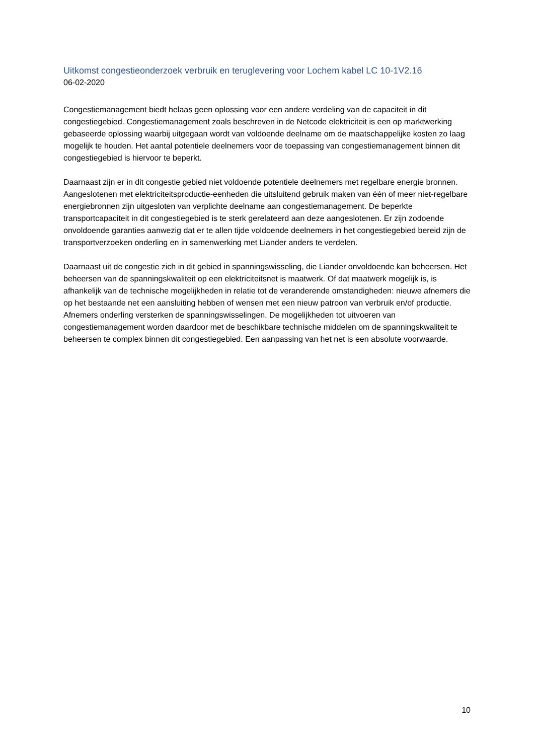Uitkomst congestieonderzoek verbruik en teruglevering voor Lochem kabel LC 10-1V2.16
06-02-2020
Congestiemanagement biedt helaas geen oplossing voor een andere verdeling van de capaciteit in dit congestiegebied. Congestiemanagement zoals beschreven in de Netcode elektriciteit is een op marktwerking gebaseerde oplossing waarbij uitgegaan wordt van voldoende deelname om de maatschappelijke kosten zo laag mogelijk te houden. Het aantal potentiele deelnemers voor de toepassing van congestiemanagement binnen dit congestiegebied is hiervoor te beperkt.
Daarnaast zijn er in dit congestie gebied niet voldoende potentiele deelnemers met regelbare energie bronnen. Aangeslotenen met elektriciteitsproductie-eenheden die uitsluitend gebruik maken van één of meer niet-regelbare energiebronnen zijn uitgesloten van verplichte deelname aan congestiemanagement. De beperkte transportcapaciteit in dit congestiegebied is te sterk gerelateerd aan deze aangeslotenen. Er zijn zodoende onvoldoende garanties aanwezig dat er te allen tijde voldoende deelnemers in het congestiegebied bereid zijn de transportverzoeken onderling en in samenwerking met Liander anders te verdelen.
Daarnaast uit de congestie zich in dit gebied in spanningswisseling, die Liander onvoldoende kan beheersen. Het beheersen van de spanningskwaliteit op een elektriciteitsnet is maatwerk. Of dat maatwerk mogelijk is, is afhankelijk van de technische mogelijkheden in relatie tot de veranderende omstandigheden: nieuwe afnemers die op het bestaande net een aansluiting hebben of wensen met een nieuw patroon van verbruik en/of productie. Afnemers onderling versterken de spanningswisselingen. De mogelijkheden tot uitvoeren van congestiemanagement worden daardoor met de beschikbare technische middelen om de spanningskwaliteit te beheersen te complex binnen dit congestiegebied. Een aanpassing van het net is een absolute voorwaarde.
10